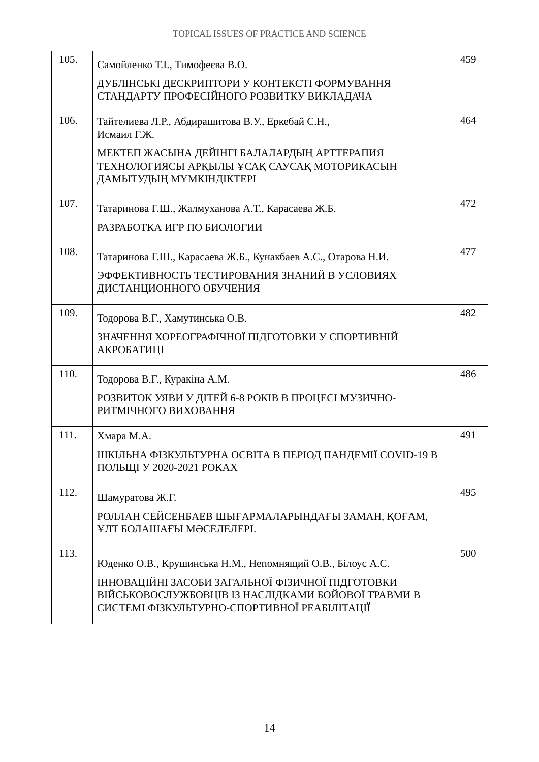TOPICAL ISSUES OF PRACTICE AND SCIENCE
| 105. | Самойленко Т.І., Тимофеєва В.О. ДУБЛІНСЬКІ ДЕСКРИПТОРИ У КОНТЕКСТІ ФОРМУВАННЯ СТАНДАРТУ ПРОФЕСІЙНОГО РОЗВИТКУ ВИКЛАДАЧА | 459 |
| 106. | Тайтелиева Л.Р., Абдирашитова В.У., Еркебай С.Н., Исмаил Г.Ж. МЕКТЕП ЖАСЫНА ДЕЙІНГІ БАЛАЛАРДЫҢ АРТТЕРАПИЯ ТЕХНОЛОГИЯСЫ АРҚЫЛЫ ҰСАҚ САУСАҚ МОТОРИКАСЫН ДАМЫТУДЫҢ МҮМКІНДІКТЕРІ | 464 |
| 107. | Татаринова Г.Ш., Жалмуханова А.Т., Карасаева Ж.Б. РАЗРАБОТКА ИГР ПО БИОЛОГИИ | 472 |
| 108. | Татаринова Г.Ш., Карасаева Ж.Б., Кунакбаев А.С., Отарова Н.И. ЭФФЕКТИВНОСТЬ ТЕСТИРОВАНИЯ ЗНАНИЙ В УСЛОВИЯХ ДИСТАНЦИОННОГО ОБУЧЕНИЯ | 477 |
| 109. | Тодорова В.Г., Хамутинська О.В. ЗНАЧЕННЯ ХОРЕОГРАФІЧНОЇ ПІДГОТОВКИ У СПОРТИВНІЙ АКРОБАТИЦІ | 482 |
| 110. | Тодорова В.Г., Куракіна А.М. РОЗВИТОК УЯВИ У ДІТЕЙ 6-8 РОКІВ В ПРОЦЕСІ МУЗИЧНО- РИТМІЧНОГО ВИХОВАННЯ | 486 |
| 111. | Хмара М.А. ШКІЛЬНА ФІЗКУЛЬТУРНА ОСВІТА В ПЕРІОД ПАНДЕМІЇ COVID-19 В ПОЛЬЩІ У 2020-2021 РОКАХ | 491 |
| 112. | Шамуратова Ж.Г. РОЛЛАН СЕЙСЕНБАЕВ ШЫҒАРМАЛАРЫНДАҒЫ ЗАМАН, ҚОҒАМ, ҰЛТ БОЛАШАҒЫ МӘСЕЛЕЛЕРІ. | 495 |
| 113. | Юденко О.В., Крушинська Н.М., Непомнящий О.В., Білоус А.С. ІННОВАЦІЙНІ ЗАСОБИ ЗАГАЛЬНОЇ ФІЗИЧНОЇ ПІДГОТОВКИ ВІЙСЬКОВОСЛУЖБОВЦІВ ІЗ НАСЛІДКАМИ БОЙОВОЇ ТРАВМИ В СИСТЕМІ ФІЗКУЛЬТУРНО-СПОРТИВНОЇ РЕАБІЛІТАЦІЇ | 500 |
14